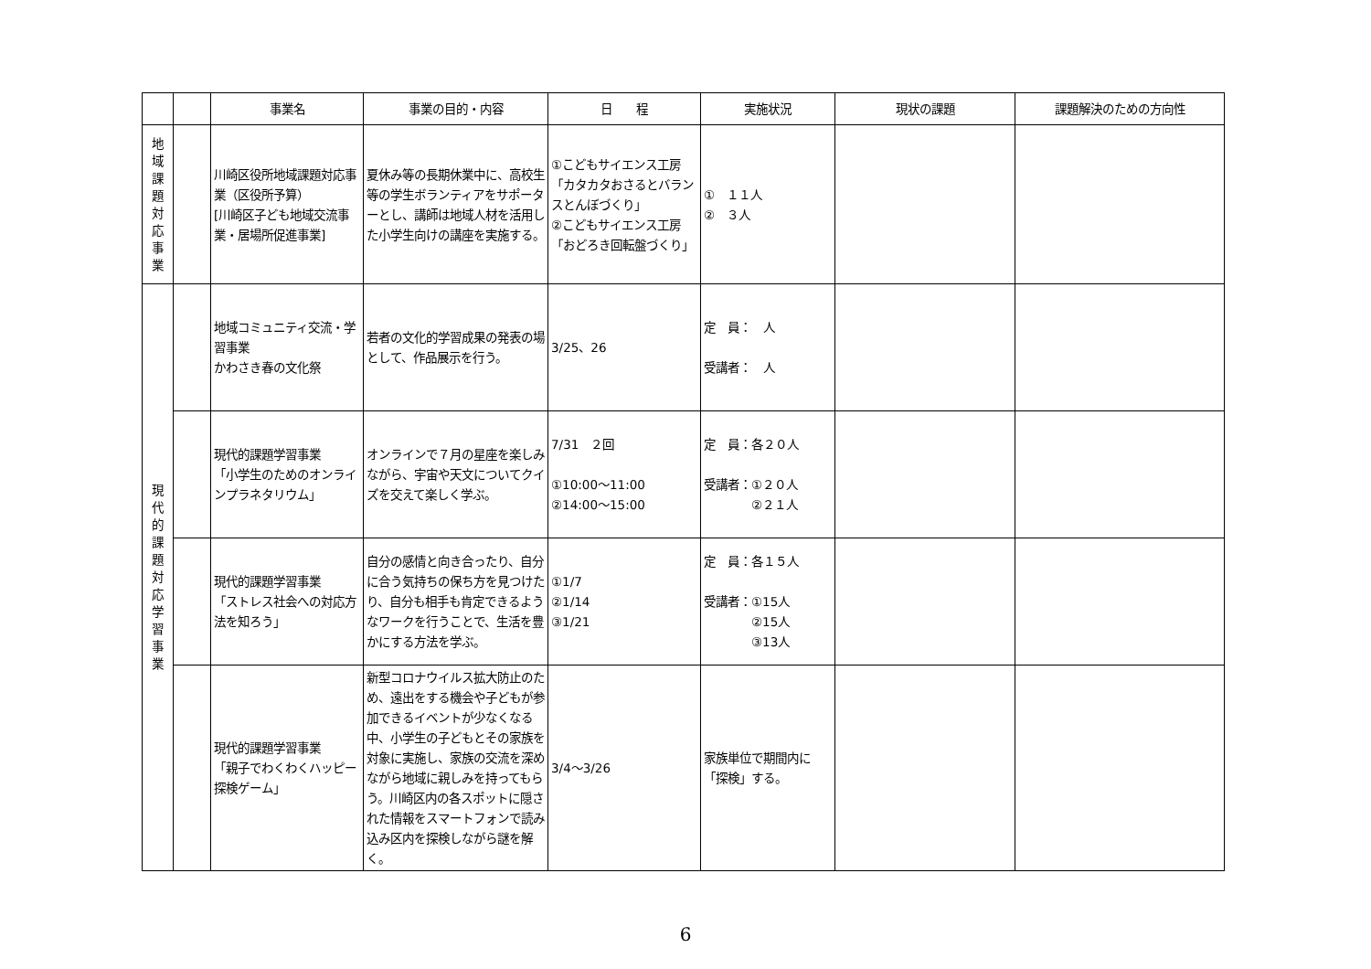| | | 事業名 | 事業の目的・内容 | 日 程 | 実施状況 | 現状の課題 | 課題解決のための方向性 |
| --- | --- | --- | --- | --- | --- | --- | --- |
| 地 域 課 題 対 応 事 業 | | 川崎区役所地域課題対応事業（区役所予算） [川崎区子ども地域交流事業・居場所促進事業] | 夏休み等の長期休業中に、高校生等の学生ボランティアをサポーターとし、講師は地域人材を活用した小学生向けの講座を実施する。 | ①こどもサイエンス工房 「カタカタおさるとバランスとんぼづくり」 ②こどもサイエンス工房 「おどろき回転盤づくり」 | ① １１人 ② ３人 | | |
| 現 代 的 課 題 対 応 学 習 事 業 | | 地域コミュニティ交流・学習事業 かわさき春の文化祭 | 若者の文化的学習成果の発表の場として、作品展示を行う。 | 3/25、26 | 定 員： 人 受講者： 人 | | |
| | | 現代的課題学習事業 「小学生のためのオンラインプラネタリウム」 | オンラインで７月の星座を楽しみながら、宇宙や天文についてクイズを交えて楽しく学ぶ。 | 7/31 ２回 ①10:00～11:00 ②14:00～15:00 | 定 員：各２０人 受講者：①２０人 ②２１人 | | |
| | | 現代的課題学習事業 「ストレス社会への対応方法を知ろう」 | 自分の感情と向き合ったり、自分に合う気持ちの保ち方を見つけたり、自分も相手も肯定できるようなワークを行うことで、生活を豊かにする方法を学ぶ。 | ①1/7 ②1/14 ③1/21 | 定 員：各１５人 受講者：①15人 ②15人 ③13人 | | |
| | | 現代的課題学習事業 「親子でわくわくハッピー探検ゲーム」 | 新型コロナウイルス拡大防止のため、遠出をする機会や子どもが参加できるイベントが少なくなる中、小学生の子どもとその家族を対象に実施し、家族の交流を深めながら地域に親しみを持ってもらう。川崎区内の各スポットに隠された情報をスマートフォンで読み込み区内を探検しながら謎を解く。 | 3/4～3/26 | 家族単位で期間内に「探検」する。 | | |
6